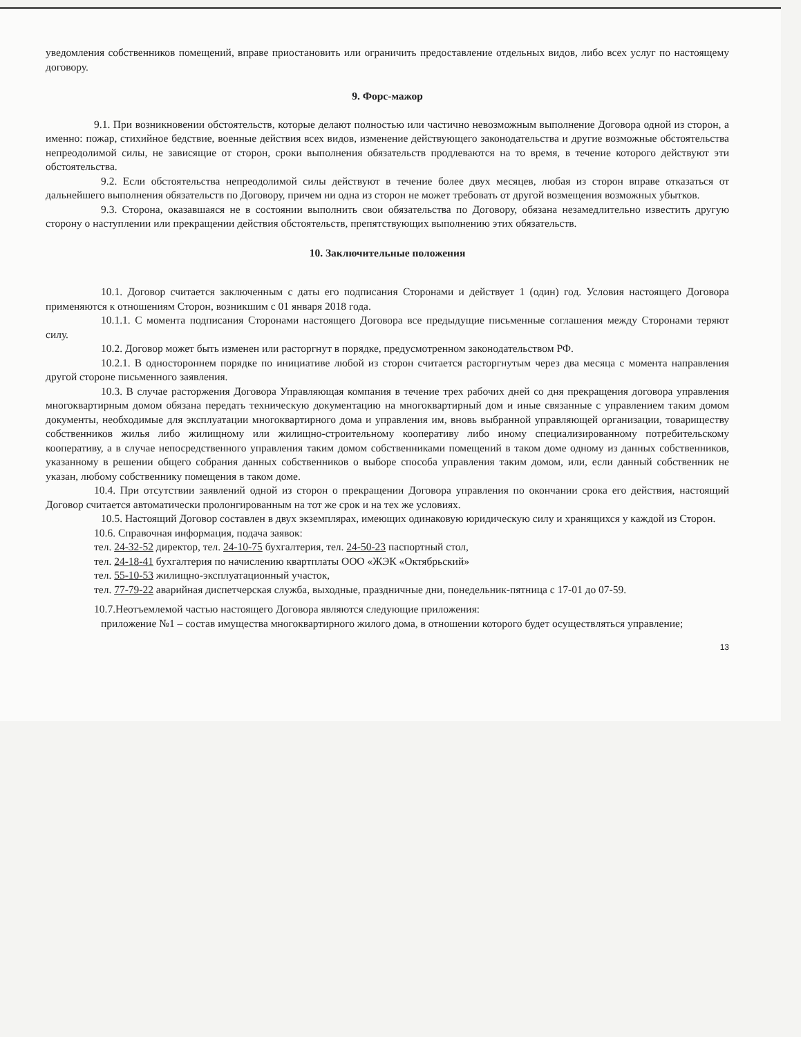уведомления собственников помещений, вправе приостановить или ограничить предоставление отдельных видов, либо всех услуг по настоящему договору.
9. Форс-мажор
9.1. При возникновении обстоятельств, которые делают полностью или частично невозможным выполнение Договора одной из сторон, а именно: пожар, стихийное бедствие, военные действия всех видов, изменение действующего законодательства и другие возможные обстоятельства непреодолимой силы, не зависящие от сторон, сроки выполнения обязательств продлеваются на то время, в течение которого действуют эти обстоятельства.
9.2. Если обстоятельства непреодолимой силы действуют в течение более двух месяцев, любая из сторон вправе отказаться от дальнейшего выполнения обязательств по Договору, причем ни одна из сторон не может требовать от другой возмещения возможных убытков.
9.3. Сторона, оказавшаяся не в состоянии выполнить свои обязательства по Договору, обязана незамедлительно известить другую сторону о наступлении или прекращении действия обстоятельств, препятствующих выполнению этих обязательств.
10. Заключительные положения
10.1. Договор считается заключенным с даты его подписания Сторонами и действует 1 (один) год. Условия настоящего Договора применяются к отношениям Сторон, возникшим с 01 января 2018 года.
10.1.1. С момента подписания Сторонами настоящего Договора все предыдущие письменные соглашения между Сторонами теряют силу.
10.2. Договор может быть изменен или расторгнут в порядке, предусмотренном законодательством РФ.
10.2.1. В одностороннем порядке по инициативе любой из сторон считается расторгнутым через два месяца с момента направления другой стороне письменного заявления.
10.3. В случае расторжения Договора Управляющая компания в течение трех рабочих дней со дня прекращения договора управления многоквартирным домом обязана передать техническую документацию на многоквартирный дом и иные связанные с управлением таким домом документы, необходимые для эксплуатации многоквартирного дома и управления им, вновь выбранной управляющей организации, товариществу собственников жилья либо жилищному или жилищно-строительному кооперативу либо иному специализированному потребительскому кооперативу, а в случае непосредственного управления таким домом собственниками помещений в таком доме одному из данных собственников, указанному в решении общего собрания данных собственников о выборе способа управления таким домом, или, если данный собственник не указан, любому собственнику помещения в таком доме.
10.4. При отсутствии заявлений одной из сторон о прекращении Договора управления по окончании срока его действия, настоящий Договор считается автоматически пролонгированным на тот же срок и на тех же условиях.
10.5. Настоящий Договор составлен в двух экземплярах, имеющих одинаковую юридическую силу и хранящихся у каждой из Сторон.
10.6. Справочная информация, подача заявок:
тел. 24-32-52 директор, тел. 24-10-75 бухгалтерия, тел. 24-50-23 паспортный стол,
тел. 24-18-41 бухгалтерия по начислению квартплаты ООО «ЖЭК «Октябрьский»
тел. 55-10-53 жилищно-эксплуатационный участок,
тел. 77-79-22 аварийная диспетчерская служба, выходные, праздничные дни, понедельник-пятница с 17-01 до 07-59.
10.7.Неотъемлемой частью настоящего Договора являются следующие приложения:
приложение №1 – состав имущества многоквартирного жилого дома, в отношении которого будет осуществляться управление;
13